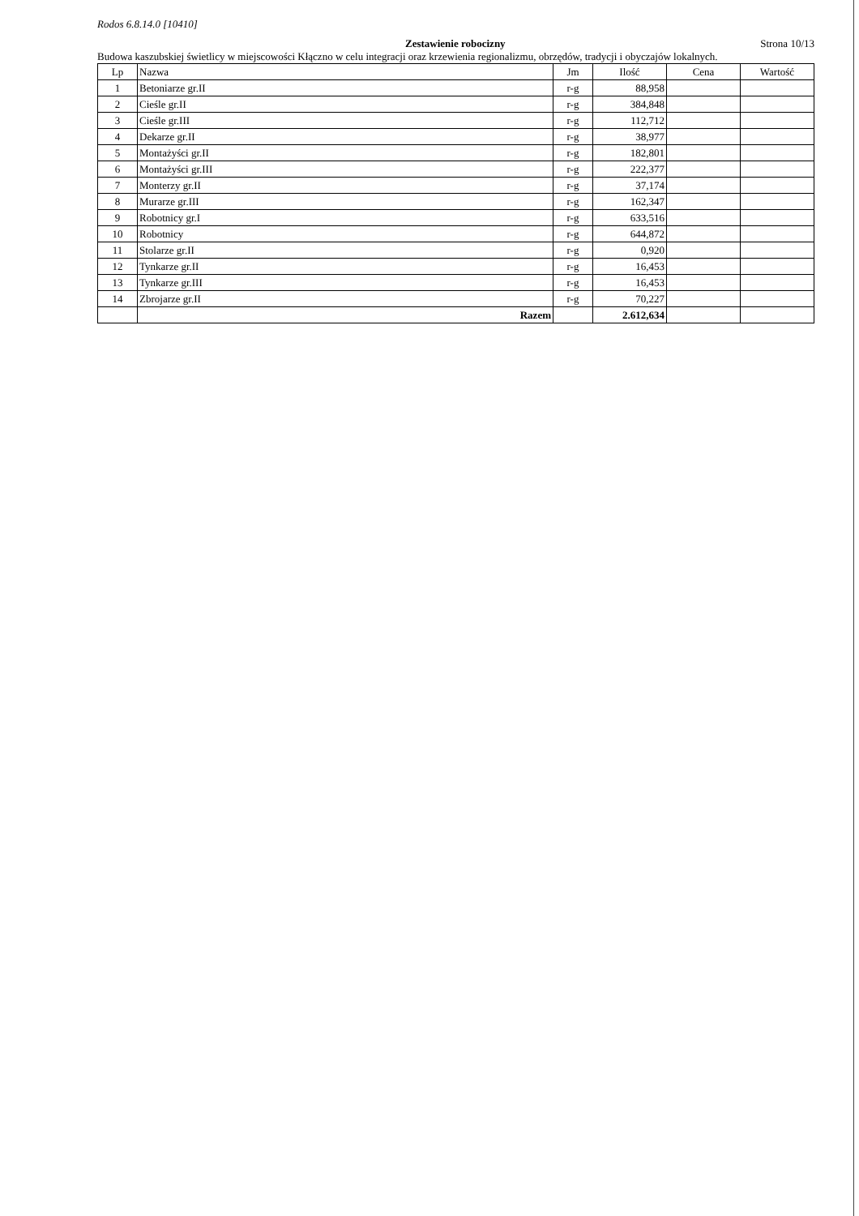Rodos 6.8.14.0 [10410]
Zestawienie robocizny Strona 10/13
Budowa kaszubskiej świetlicy w miejscowości Kłączno w celu integracji oraz krzewienia regionalizmu, obrzędów, tradycji i obyczajów lokalnych.
| Lp | Nazwa | Jm | Ilość | Cena | Wartość |
| --- | --- | --- | --- | --- | --- |
| 1 | Betoniarze gr.II | r-g | 88,958 | | |
| 2 | Cieśle gr.II | r-g | 384,848 | | |
| 3 | Cieśle gr.III | r-g | 112,712 | | |
| 4 | Dekarze gr.II | r-g | 38,977 | | |
| 5 | Montażyści gr.II | r-g | 182,801 | | |
| 6 | Montażyści gr.III | r-g | 222,377 | | |
| 7 | Monterzy gr.II | r-g | 37,174 | | |
| 8 | Murarze gr.III | r-g | 162,347 | | |
| 9 | Robotnicy gr.I | r-g | 633,516 | | |
| 10 | Robotnicy | r-g | 644,872 | | |
| 11 | Stolarze gr.II | r-g | 0,920 | | |
| 12 | Tynkarze gr.II | r-g | 16,453 | | |
| 13 | Tynkarze gr.III | r-g | 16,453 | | |
| 14 | Zbrojarze gr.II | r-g | 70,227 | | |
| | Razem | | 2.612,634 | | |